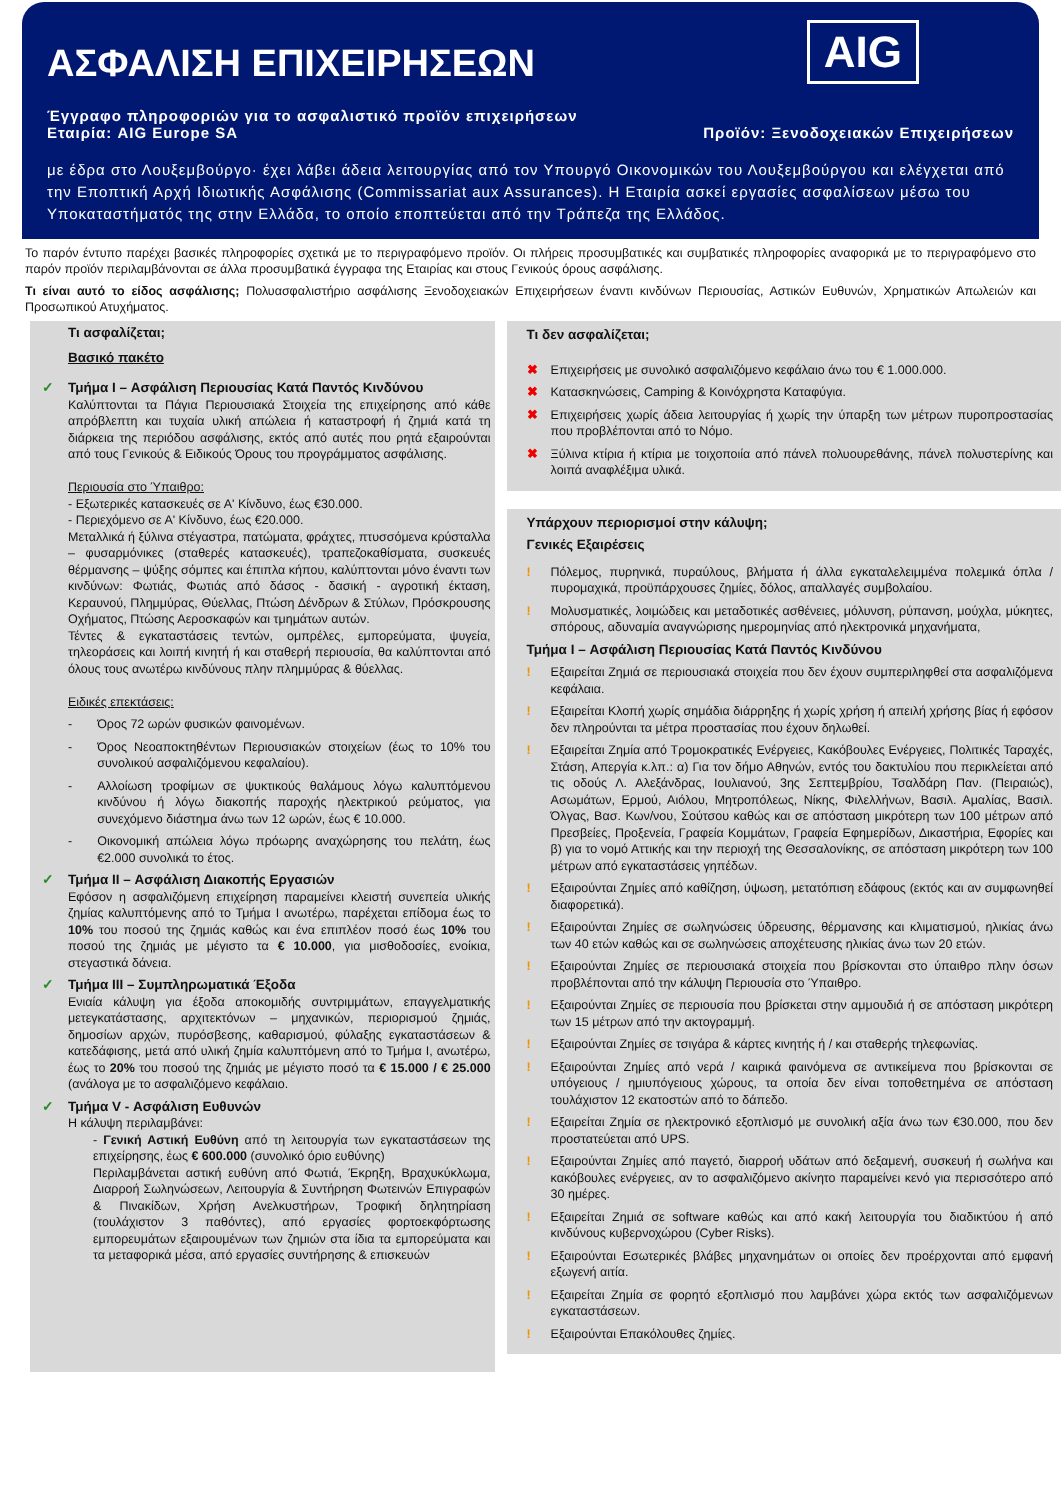AIG
ΑΣΦΑΛΙΣΗ ΕΠΙΧΕΙΡΗΣΕΩΝ
Έγγραφο πληροφοριών για το ασφαλιστικό προϊόν επιχειρήσεων
Εταιρία: AIG Europe SA Προϊόν: Ξενοδοχειακών Επιχειρήσεων
με έδρα στο Λουξεμβούργο· έχει λάβει άδεια λειτουργίας από τον Υπουργό Οικονομικών του Λουξεμβούργου και ελέγχεται από την Εποπτική Αρχή Ιδιωτικής Ασφάλισης (Commissariat aux Assurances). Η Εταιρία ασκεί εργασίες ασφαλίσεων μέσω του Υποκαταστήματός της στην Ελλάδα, το οποίο εποπτεύεται από την Τράπεζα της Ελλάδος.
Το παρόν έντυπο παρέχει βασικές πληροφορίες σχετικά με το περιγραφόμενο προϊόν. Οι πλήρεις προσυμβατικές και συμβατικές πληροφορίες αναφορικά με το περιγραφόμενο στο παρόν προϊόν περιλαμβάνονται σε άλλα προσυμβατικά έγγραφα της Εταιρίας και στους Γενικούς όρους ασφάλισης.
Τι είναι αυτό το είδος ασφάλισης; Πολυασφαλιστήριο ασφάλισης Ξενοδοχειακών Επιχειρήσεων έναντι κινδύνων Περιουσίας, Αστικών Ευθυνών, Χρηματικών Απωλειών και Προσωπικού Ατυχήματος.
Τι ασφαλίζεται;
Βασικό πακέτο
✓ Τμήμα I – Ασφάλιση Περιουσίας Κατά Παντός Κινδύνου
Καλύπτονται τα Πάγια Περιουσιακά Στοιχεία της επιχείρησης από κάθε απρόβλεπτη και τυχαία υλική απώλεια ή καταστροφή ή ζημιά κατά τη διάρκεια της περιόδου ασφάλισης, εκτός από αυτές που ρητά εξαιρούνται από τους Γενικούς & Ειδικούς Όρους του προγράμματος ασφάλισης.
Περιουσία στο Ύπαιθρο:
- Εξωτερικές κατασκευές σε Α' Κίνδυνο, έως €30.000.
- Περιεχόμενο σε Α' Κίνδυνο, έως €20.000.
Μεταλλικά ή ξύλινα στέγαστρα, πατώματα, φράχτες, πτυσσόμενα κρύσταλλα – φυσαρμόνικες (σταθερές κατασκευές), τραπεζοκαθίσματα, συσκευές θέρμανσης – ψύξης σόμπες και έπιπλα κήπου, καλύπτονται μόνο έναντι των κινδύνων: Φωτιάς, Φωτιάς από δάσος - δασική - αγροτική έκταση, Κεραυνού, Πλημμύρας, Θύελλας, Πτώση Δένδρων & Στύλων, Πρόσκρουσης Οχήματος, Πτώσης Αεροσκαφών και τμημάτων αυτών.
Τέντες & εγκαταστάσεις τεντών, ομπρέλες, εμπορεύματα, ψυγεία, τηλεοράσεις και λοιπή κινητή ή και σταθερή περιουσία, θα καλύπτονται από όλους τους ανωτέρω κινδύνους πλην πλημμύρας & θύελλας.
Ειδικές επεκτάσεις:
- Όρος 72 ωρών φυσικών φαινομένων.
- Όρος Νεοαποκτηθέντων Περιουσιακών στοιχείων (έως το 10% του συνολικού ασφαλιζόμενου κεφαλαίου).
- Αλλοίωση τροφίμων σε ψυκτικούς θαλάμους λόγω καλυπτόμενου κινδύνου ή λόγω διακοπής παροχής ηλεκτρικού ρεύματος, για συνεχόμενο διάστημα άνω των 12 ωρών, έως € 10.000.
- Οικονομική απώλεια λόγω πρόωρης αναχώρησης του πελάτη, έως €2.000 συνολικά το έτος.
✓ Τμήμα II – Ασφάλιση Διακοπής Εργασιών
Εφόσον η ασφαλιζόμενη επιχείρηση παραμείνει κλειστή συνεπεία υλικής ζημίας καλυπτόμενης από το Τμήμα I ανωτέρω, παρέχεται επίδομα έως το 10% του ποσού της ζημιάς καθώς και ένα επιπλέον ποσό έως 10% του ποσού της ζημιάς με μέγιστο τα € 10.000, για μισθοδοσίες, ενοίκια, στεγαστικά δάνεια.
✓ Τμήμα III – Συμπληρωματικά Έξοδα
Ενιαία κάλυψη για έξοδα αποκομιδής συντριμμάτων, επαγγελματικής μετεγκατάστασης, αρχιτεκτόνων – μηχανικών, περιορισμού ζημιάς, δημοσίων αρχών, πυρόσβεσης, καθαρισμού, φύλαξης εγκαταστάσεων & κατεδάφισης, μετά από υλική ζημία καλυπτόμενη από το Τμήμα I, ανωτέρω, έως το 20% του ποσού της ζημιάς με μέγιστο ποσό τα € 15.000 / € 25.000 (ανάλογα με το ασφαλιζόμενο κεφάλαιο.
✓ Τμήμα V - Ασφάλιση Ευθυνών
Η κάλυψη περιλαμβάνει:
- Γενική Αστική Ευθύνη από τη λειτουργία των εγκαταστάσεων της επιχείρησης, έως € 600.000 (συνολικό όριο ευθύνης)
Περιλαμβάνεται αστική ευθύνη από Φωτιά, Έκρηξη, Βραχυκύκλωμα, Διαρροή Σωληνώσεων, Λειτουργία & Συντήρηση Φωτεινών Επιγραφών & Πινακίδων, Χρήση Ανελκυστήρων, Τροφική δηλητηρίαση (τουλάχιστον 3 παθόντες), από εργασίες φορτοεκφόρτωσης εμπορευμάτων εξαιρουμένων των ζημιών στα ίδια τα εμπορεύματα και τα μεταφορικά μέσα, από εργασίες συντήρησης & επισκευών
Τι δεν ασφαλίζεται;
✖ Επιχειρήσεις με συνολικό ασφαλιζόμενο κεφάλαιο άνω του € 1.000.000.
✖ Κατασκηνώσεις, Camping & Κοινόχρηστα Καταφύγια.
✖ Επιχειρήσεις χωρίς άδεια λειτουργίας ή χωρίς την ύπαρξη των μέτρων πυροπροστασίας που προβλέπονται από το Νόμο.
✖ Ξύλινα κτίρια ή κτίρια με τοιχοποιία από πάνελ πολυουρεθάνης, πάνελ πολυστερίνης και λοιπά αναφλέξιμα υλικά.
Υπάρχουν περιορισμοί στην κάλυψη;
Γενικές Εξαιρέσεις
! Πόλεμος, πυρηνικά, πυραύλους, βλήματα ή άλλα εγκαταλελειμμένα πολεμικά όπλα / πυρομαχικά, προϋπάρχουσες ζημίες, δόλος, απαλλαγές συμβολαίου.
! Μολυσματικές, λοιμώδεις και μεταδοτικές ασθένειες, μόλυνση, ρύπανση, μούχλα, μύκητες, σπόρους, αδυναμία αναγνώρισης ημερομηνίας από ηλεκτρονικά μηχανήματα,
Τμήμα I – Ασφάλιση Περιουσίας Κατά Παντός Κινδύνου
! Εξαιρείται Ζημιά σε περιουσιακά στοιχεία που δεν έχουν συμπεριληφθεί στα ασφαλιζόμενα κεφάλαια.
! Εξαιρείται Κλοπή χωρίς σημάδια διάρρηξης ή χωρίς χρήση ή απειλή χρήσης βίας ή εφόσον δεν πληρούνται τα μέτρα προστασίας που έχουν δηλωθεί.
! Εξαιρείται Ζημία από Τρομοκρατικές Ενέργειες, Κακόβουλες Ενέργειες, Πολιτικές Ταραχές, Στάση, Απεργία κ.λπ.: α) Για τον δήμο Αθηνών, εντός του δακτυλίου που περικλείεται από τις οδούς Λ. Αλεξάνδρας, Ιουλιανού, 3ης Σεπτεμβρίου, Τσαλδάρη Παν. (Πειραιώς), Ασωμάτων, Ερμού, Αιόλου, Μητροπόλεως, Νίκης, Φιλελλήνων, Βασιλ. Αμαλίας, Βασιλ. Όλγας, Βασ. Κων/νου, Σούτσου καθώς και σε απόσταση μικρότερη των 100 μέτρων από Πρεσβείες, Προξενεία, Γραφεία Κομμάτων, Γραφεία Εφημερίδων, Δικαστήρια, Εφορίες και β) για το νομό Αττικής και την περιοχή της Θεσσαλονίκης, σε απόσταση μικρότερη των 100 μέτρων από εγκαταστάσεις γηπέδων.
! Εξαιρούνται Ζημίες από καθίζηση, ύψωση, μετατόπιση εδάφους (εκτός και αν συμφωνηθεί διαφορετικά).
! Εξαιρούνται Ζημίες σε σωληνώσεις ύδρευσης, θέρμανσης και κλιματισμού, ηλικίας άνω των 40 ετών καθώς και σε σωληνώσεις αποχέτευσης ηλικίας άνω των 20 ετών.
! Εξαιρούνται Ζημίες σε περιουσιακά στοιχεία που βρίσκονται στο ύπαιθρο πλην όσων προβλέπονται από την κάλυψη Περιουσία στο Ύπαιθρο.
! Εξαιρούνται Ζημίες σε περιουσία που βρίσκεται στην αμμουδιά ή σε απόσταση μικρότερη των 15 μέτρων από την ακτογραμμή.
! Εξαιρούνται Ζημίες σε τσιγάρα & κάρτες κινητής ή / και σταθερής τηλεφωνίας.
! Εξαιρούνται Ζημίες από νερά / καιρικά φαινόμενα σε αντικείμενα που βρίσκονται σε υπόγειους / ημιυπόγειους χώρους, τα οποία δεν είναι τοποθετημένα σε απόσταση τουλάχιστον 12 εκατοστών από το δάπεδο.
! Εξαιρείται Ζημία σε ηλεκτρονικό εξοπλισμό με συνολική αξία άνω των €30.000, που δεν προστατεύεται από UPS.
! Εξαιρούνται Ζημίες από παγετό, διαρροή υδάτων από δεξαμενή, συσκευή ή σωλήνα και κακόβουλες ενέργειες, αν το ασφαλιζόμενο ακίνητο παραμείνει κενό για περισσότερο από 30 ημέρες.
! Εξαιρείται Ζημιά σε software καθώς και από κακή λειτουργία του διαδικτύου ή από κινδύνους κυβερνοχώρου (Cyber Risks).
! Εξαιρούνται Εσωτερικές βλάβες μηχανημάτων οι οποίες δεν προέρχονται από εμφανή εξωγενή αιτία.
! Εξαιρείται Ζημία σε φορητό εξοπλισμό που λαμβάνει χώρα εκτός των ασφαλιζόμενων εγκαταστάσεων.
! Εξαιρούνται Επακόλουθες ζημίες.